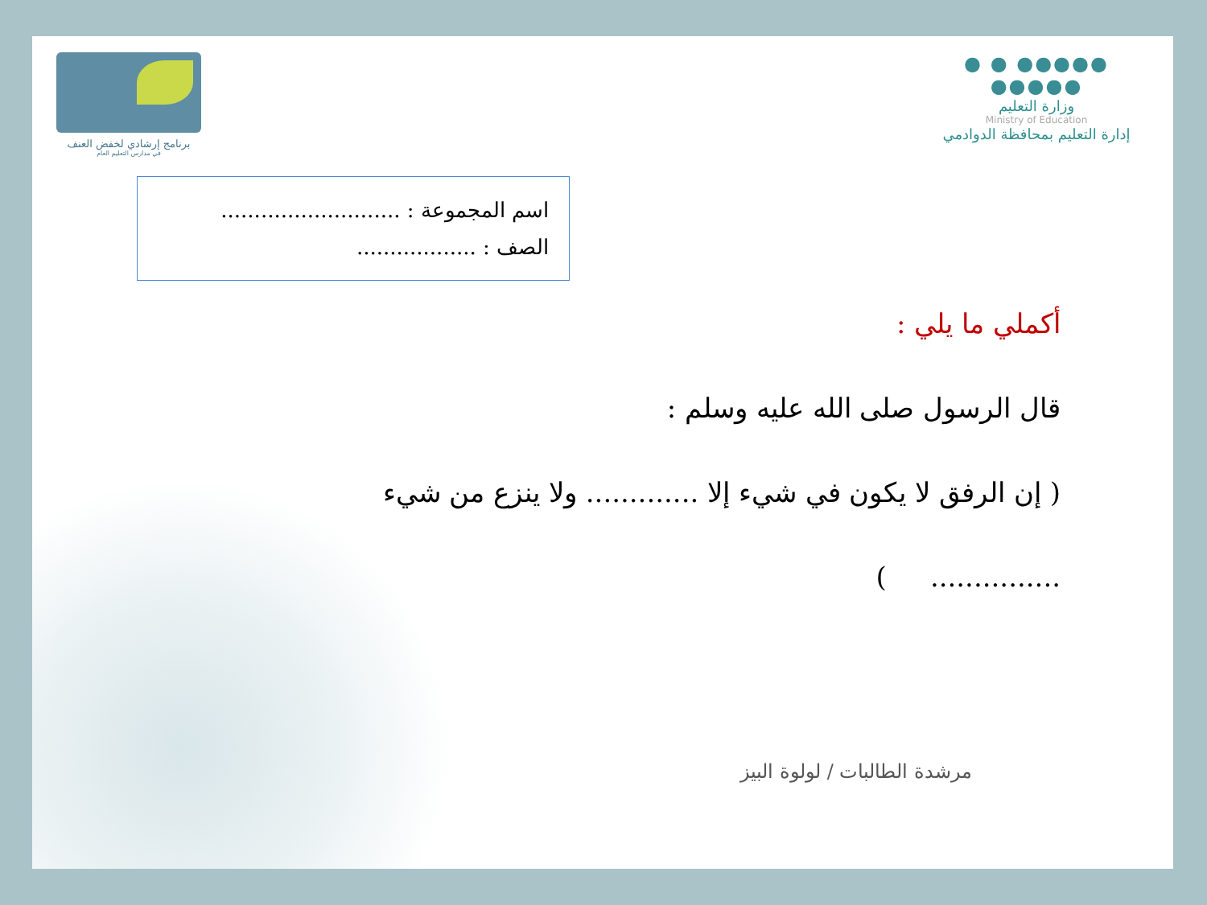●●●●● ● ● ●●●●●
وزارة التعليم
Ministry of Education
إدارة التعليم بمحافظة الدوادمي
برنامج إرشادي لخفض العنف
في مدارس التعليم العام
اسم المجموعة : ...........................
الصف : ..................
أكملي ما يلي :
قال الرسول صلى الله عليه وسلم :
( إن الرفق لا يكون في شيء إلا ............. ولا ينزع من شيء
............... )
مرشدة الطالبات / لولوة البيز